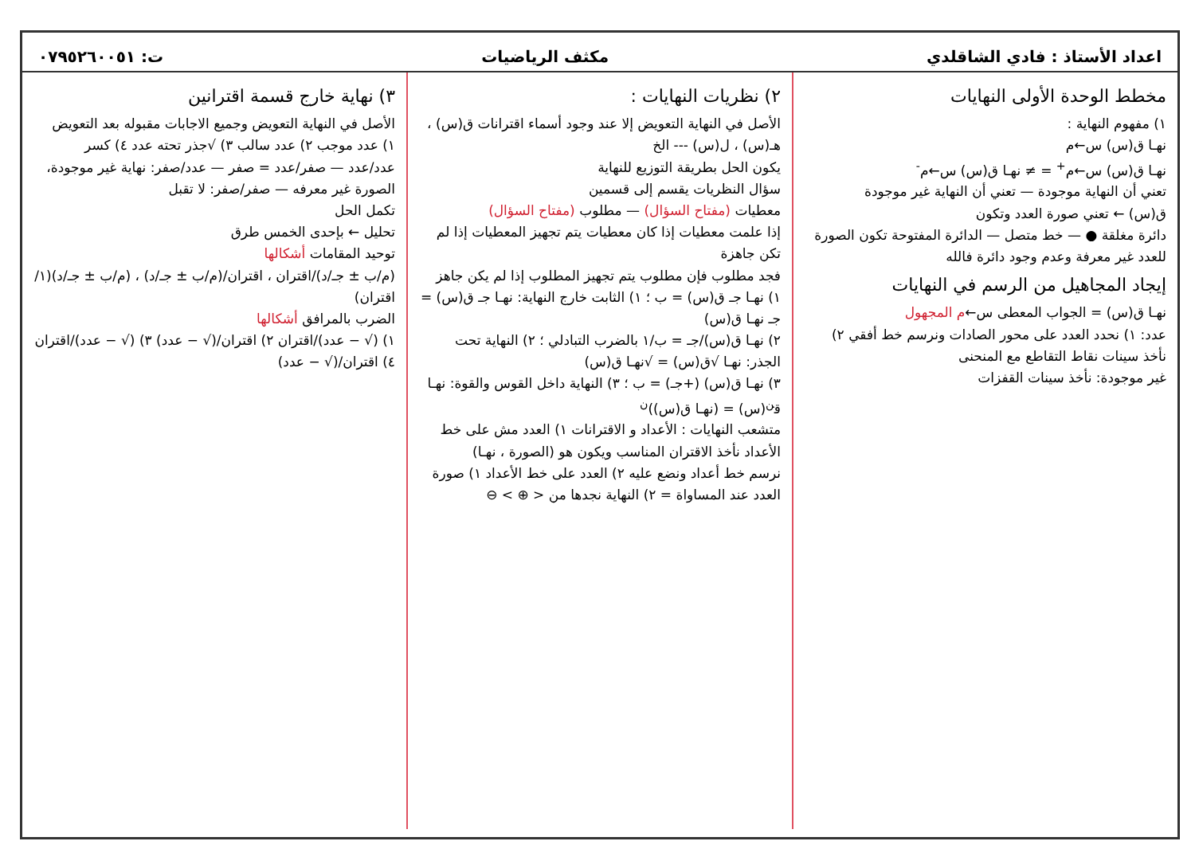اعداد الأستاذ : فادي الشاقلدي مكثف الرياضيات ت: ٠٧٩٥٢٦٠٠٥١
مخطط الوحدة الأولى النهايات
١) مفهوم النهاية :
نهـا ق(س) س←م
نهـا ق(س) س←م<sup>+</sup> = ≠ نهـا ق(س) س←م<sup>-</sup>
تعني أن النهاية موجودة — تعني أن النهاية غير موجودة
ق(س) ← تعني صورة العدد وتكون
دائرة مغلقة ● — خط متصل — الدائرة المفتوحة تكون الصورة للعدد غير معرفة وعدم وجود دائرة فالله
إيجاد المجاهيل من الرسم في النهايات
نهـا ق(س) = الجواب المعطى س←م المجهول
عدد: ١) نحدد العدد على محور الصادات ونرسم خط أفقي ٢) نأخذ سينات نقاط التقاطع مع المنحنى
غير موجودة: نأخذ سينات القفزات
٢) نظريات النهايات :
الأصل في النهاية التعويض إلا عند وجود أسماء اقترانات ق(س) ، هـ(س) ، ل(س) --- الخ
يكون الحل بطريقة التوزيع للنهاية
سؤال النظريات يقسم إلى قسمين
معطيات (مفتاح السؤال) — مطلوب (مفتاح السؤال)
إذا علمت معطيات إذا كان معطيات يتم تجهيز المعطيات إذا لم تكن جاهزة
فجد مطلوب فإن مطلوب يتم تجهيز المطلوب إذا لم يكن جاهز
١) نهـا جـ ق(س) = ب ؛ ١) الثابت خارج النهاية: نهـا جـ ق(س) = جـ نهـا ق(س)
٢) نهـا ق(س)/جـ = ب/١ بالضرب التبادلي ؛ ٢) النهاية تحت الجذر: نهـا √ق(س) = √نهـا ق(س)
٣) نهـا ق(س) (+جـ) = ب ؛ ٣) النهاية داخل القوس والقوة: نهـا ق<sup>ن</sup>(س) = (نهـا ق(س))<sup>ن</sup>
متشعب النهايات : الأعداد و الاقترانات ١) العدد مش على خط الأعداد نأخذ الاقتران المناسب ويكون هو (الصورة ، نهـا)
نرسم خط أعداد ونضع عليه ٢) العدد على خط الأعداد ١) صورة العدد عند المساواة = ٢) النهاية نجدها من < ⊕ > ⊖
٣) نهاية خارج قسمة اقترانين
الأصل في النهاية التعويض وجميع الاجابات مقبوله بعد التعويض
١) عدد موجب ٢) عدد سالب ٣) √جذر تحته عدد ٤) كسر
عدد/عدد — صفر/عدد = صفر — عدد/صفر: نهاية غير موجودة، الصورة غير معرفه — صفر/صفر: لا تقبل
تكمل الحل
تحليل ← بإحدى الخمس طرق
توحيد المقامات أشكالها
(م/ب ± جـ/د)/اقتران ، اقتران/(م/ب ± جـ/د) ، (م/ب ± جـ/د)(١/اقتران)
الضرب بالمرافق أشكالها
١) (√ − عدد)/اقتران ٢) اقتران/(√ − عدد) ٣) (√ − عدد)/اقتران ٤) اقتران/(√ − عدد)